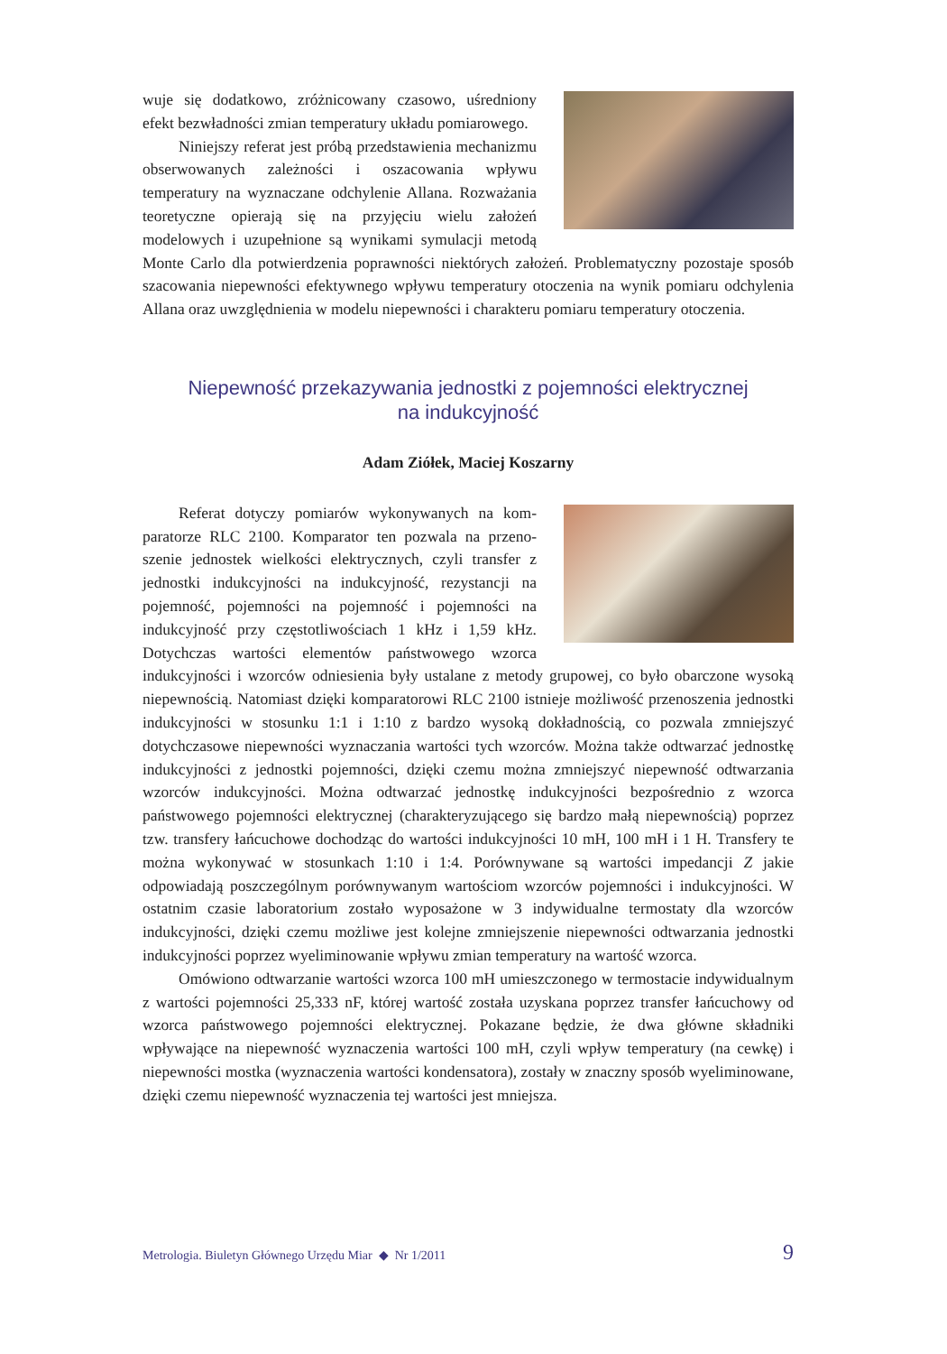wuje się dodatkowo, zróżnicowany czasowo, uśredniony efekt bezwładności zmian temperatury układu pomia­rowego.
Niniejszy referat jest próbą przedstawienia me­chanizmu obserwowanych zależności i oszacowania wpływu temperatury na wyznaczane odchylenie Allana. Rozważania teoretyczne opierają się na przyjęciu wielu założeń modelowych i uzupełnione są wynikami symulacji metodą Monte Carlo dla potwier­dzenia poprawności niektórych założeń. Problematyczny pozostaje sposób szacowania nie­pewności efektywnego wpływu temperatury otoczenia na wynik pomiaru odchylenia Allana oraz uwzględnienia w modelu niepewności i charakteru pomiaru temperatury otoczenia.
Niepewność przekazywania jednostki z pojemności elektrycznej
na indukcyjność
Adam Ziółek, Maciej Koszarny
Referat dotyczy pomiarów wykonywanych na kom­paratorze RLC 2100. Komparator ten pozwala na przeno­szenie jednostek wielkości elektrycznych, czyli transfer z jednostki indukcyjności na indukcyjność, rezystan­cji na pojemność, pojemności na pojemność i pojem­ności na indukcyjność przy częstotliwościach 1 kHz i 1,59 kHz. Dotychczas wartości elementów państwo­wego wzorca indukcyjności i wzorców odniesienia były ustalane z metody grupowej, co było obarczone wysoką niepewnością. Natomiast dzięki kom­paratorowi RLC 2100 istnieje możliwość przenoszenia jednostki indukcyjności w stosunku 1:1 i 1:10 z bardzo wysoką dokładnością, co pozwala zmniejszyć dotychczasowe niepewności wyznaczania wartości tych wzorców. Można także odtwarzać jednostkę indukcyjności z jed­nostki pojemności, dzięki czemu można zmniejszyć niepewność odtwarzania wzorców in­dukcyjności. Można odtwarzać jednostkę indukcyjności bezpośrednio z wzorca państwowe­go pojemności elektrycznej (charakteryzującego się bardzo małą niepewnością) poprzez tzw. transfery łańcuchowe dochodząc do wartości indukcyjności 10 mH, 100 mH i 1 H. Transfery te można wykonywać w stosunkach 1:10 i 1:4. Porównywane są wartości impedancji Z jakie odpowiadają poszczególnym porównywanym wartościom wzorców pojemności i indukcyj­ności. W ostatnim czasie laboratorium zostało wyposażone w 3 indywidualne termostaty dla wzorców indukcyjności, dzięki czemu możliwe jest kolejne zmniejszenie niepewności od­twarzania jednostki indukcyjności poprzez wyeliminowanie wpływu zmian temperatury na wartość wzorca.
Omówiono odtwarzanie wartości wzorca 100 mH umieszczonego w termostacie indy­widualnym z wartości pojemności 25,333 nF, której wartość została uzyskana poprzez trans­fer łańcuchowy od wzorca państwowego pojemności elektrycznej. Pokazane będzie, że dwa główne składniki wpływające na niepewność wyznaczenia wartości 100 mH, czyli wpływ temperatury (na cewkę) i niepewności mostka (wyznaczenia wartości kondensatora), zostały w znaczny sposób wyeliminowane, dzięki czemu niepewność wyznaczenia tej wartości jest mniejsza.
Metrologia. Biuletyn Głównego Urzędu Miar ◆ Nr 1/2011 9